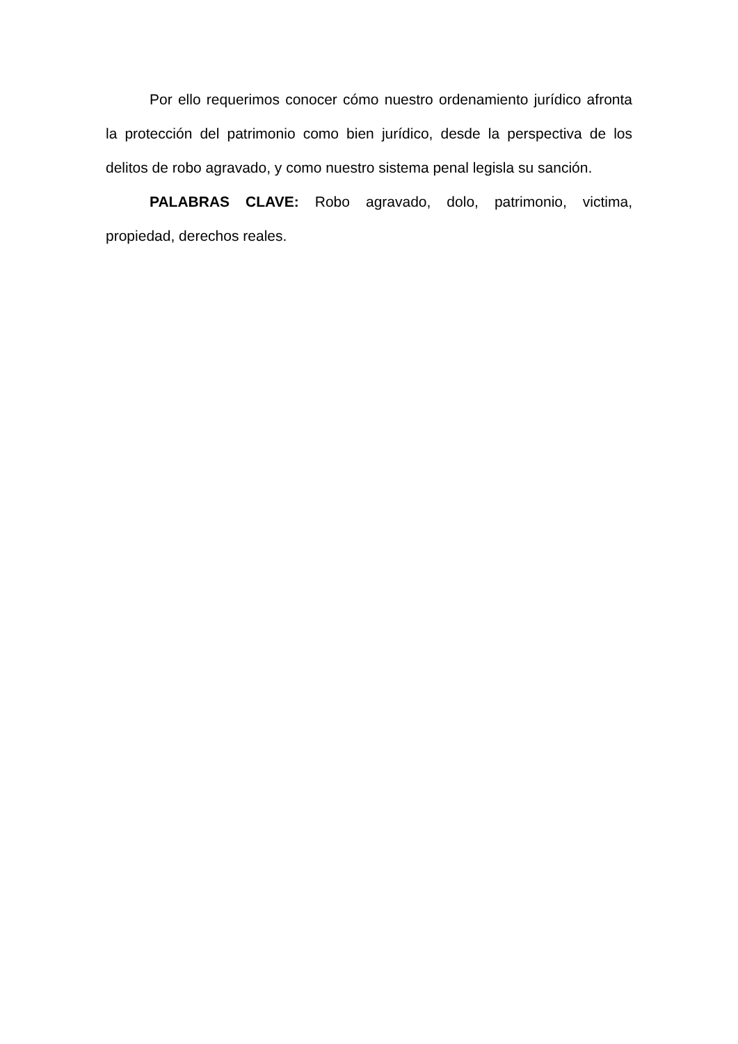Por ello requerimos conocer cómo nuestro ordenamiento jurídico afronta la protección del patrimonio como bien jurídico, desde la perspectiva de los delitos de robo agravado, y como nuestro sistema penal legisla su sanción.
PALABRAS CLAVE: Robo agravado, dolo, patrimonio, victima, propiedad, derechos reales.